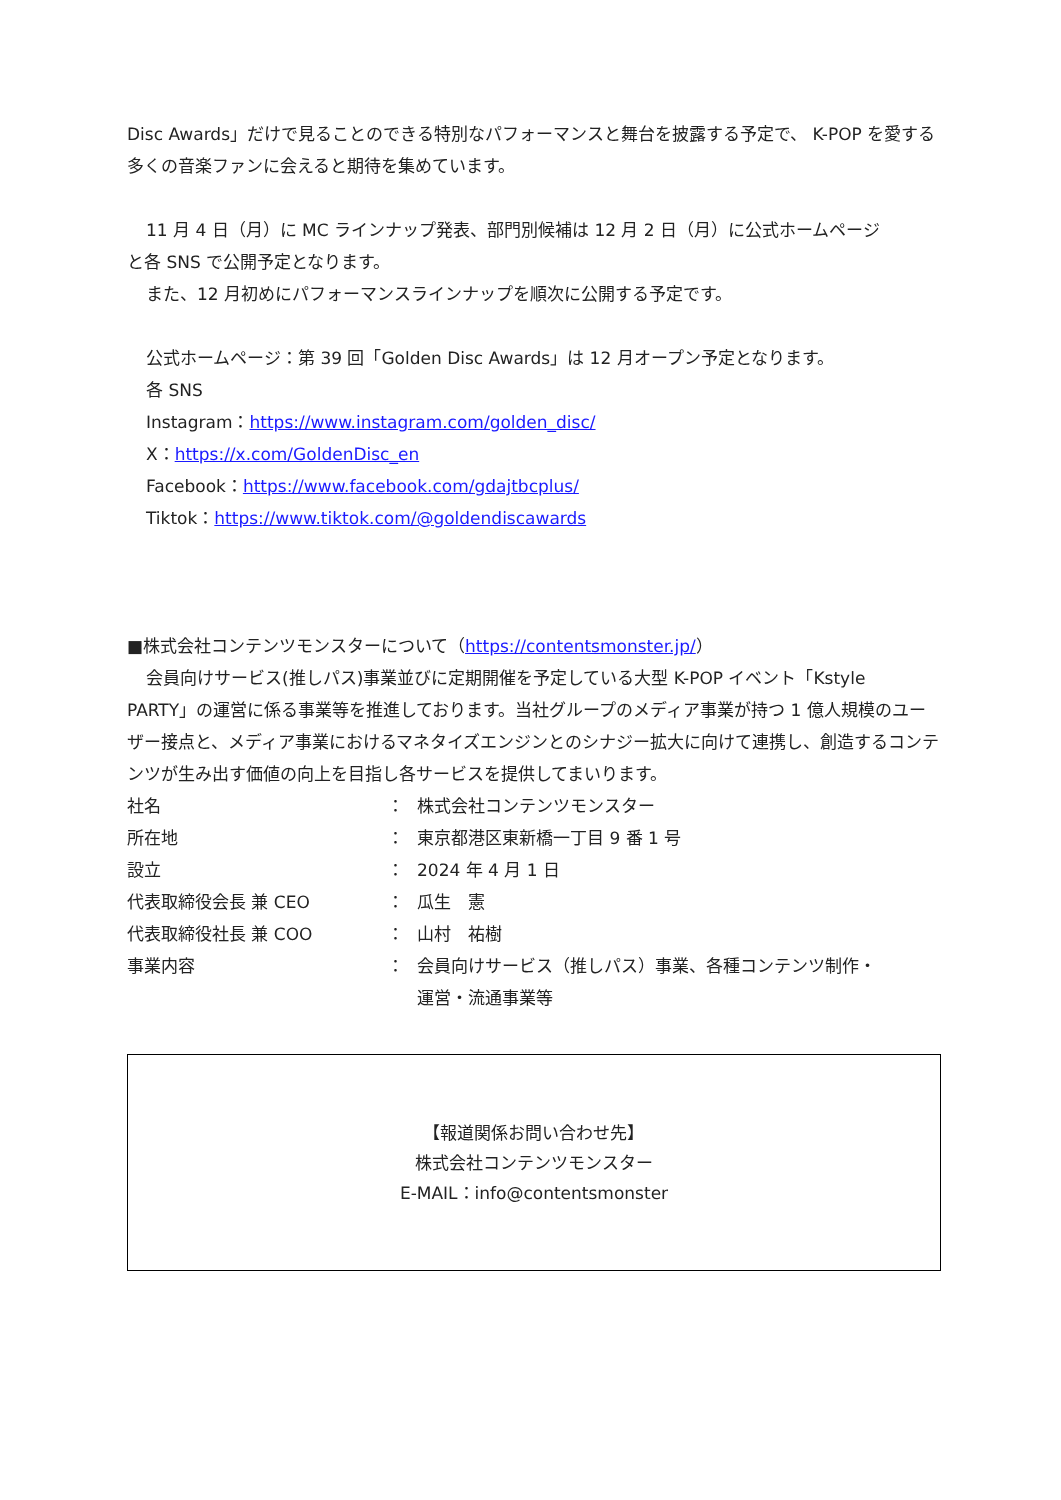Disc Awards」だけで見ることのできる特別なパフォーマンスと舞台を披露する予定で、 K-POP を愛する多くの音楽ファンに会えると期待を集めています。
11 月 4 日（月）に MC ラインナップ発表、部門別候補は 12 月 2 日（月）に公式ホームページ
と各 SNS で公開予定となります。
また、12 月初めにパフォーマンスラインナップを順次に公開する予定です。
公式ホームページ：第 39 回「Golden Disc Awards」は 12 月オープン予定となります。
各 SNS
Instagram：https://www.instagram.com/golden_disc/
X：https://x.com/GoldenDisc_en
Facebook：https://www.facebook.com/gdajtbcplus/
Tiktok：https://www.tiktok.com/@goldendiscawards
■株式会社コンテンツモンスターについて（https://contentsmonster.jp/）
会員向けサービス(推しパス)事業並びに定期開催を予定している大型 K-POP イベント「Kstyle
PARTY」の運営に係る事業等を推進しております。当社グループのメディア事業が持つ 1 億人規模のユーザー接点と、メディア事業におけるマネタイズエンジンとのシナジー拡大に向けて連携し、創造するコンテンツが生み出す価値の向上を目指し各サービスを提供してまいります。
| 社名 | ： | 株式会社コンテンツモンスター |
| 所在地 | ： | 東京都港区東新橋一丁目 9 番 1 号 |
| 設立 | ： | 2024 年 4 月 1 日 |
| 代表取締役会長 兼 CEO | ： | 瓜生 憲 |
| 代表取締役社長 兼 COO | ： | 山村 祐樹 |
| 事業内容 | ： | 会員向けサービス（推しパス）事業、各種コンテンツ制作・ 運営・流通事業等 |
【報道関係お問い合わせ先】
株式会社コンテンツモンスター
E-MAIL：info@contentsmonster